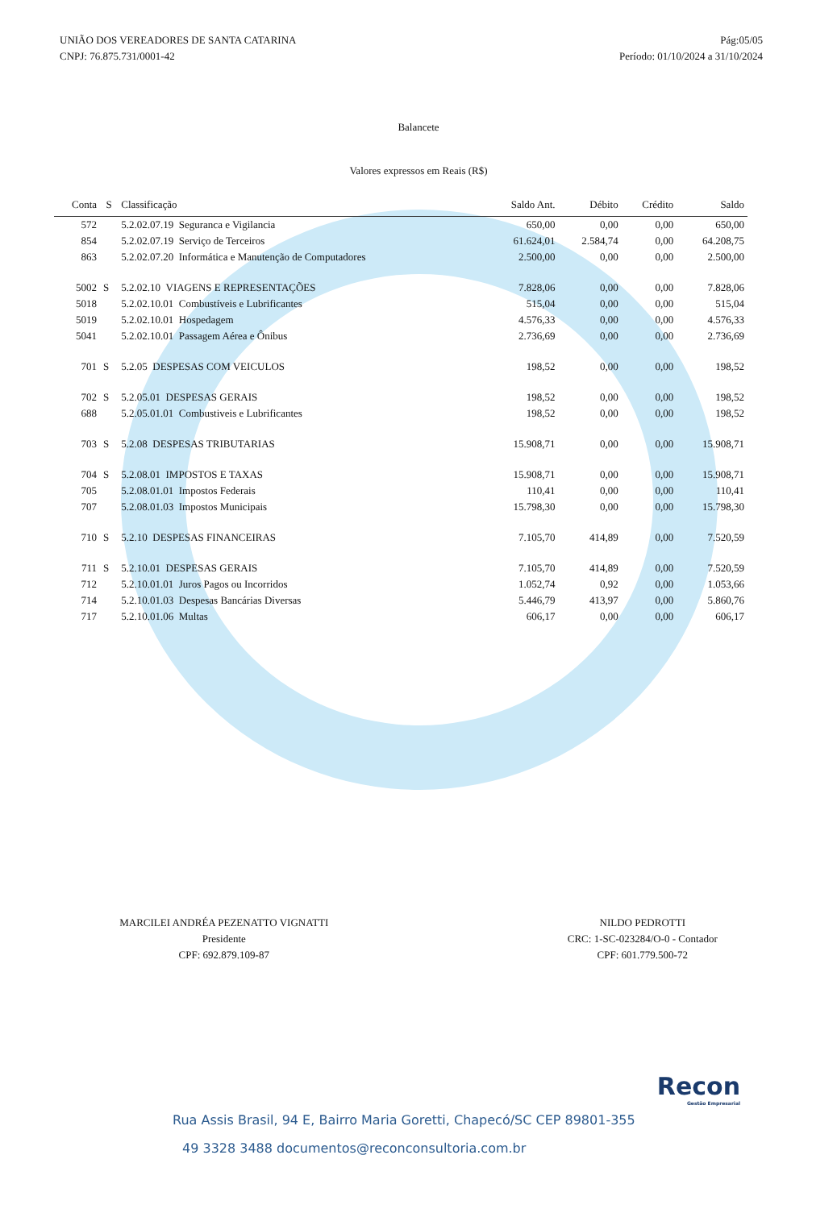UNIÃO DOS VEREADORES DE SANTA CATARINA
CNPJ: 76.875.731/0001-42
Pág:05/05
Período: 01/10/2024 a 31/10/2024
Balancete
Valores expressos em Reais (R$)
| Conta | S | Classificação | Saldo Ant. | Débito | Crédito | Saldo |
| --- | --- | --- | --- | --- | --- | --- |
| 572 | | 5.2.02.07.19 Seguranca e Vigilancia | 650,00 | 0,00 | 0,00 | 650,00 |
| 854 | | 5.2.02.07.19 Serviço de Terceiros | 61.624,01 | 2.584,74 | 0,00 | 64.208,75 |
| 863 | | 5.2.02.07.20 Informática e Manutenção de Computadores | 2.500,00 | 0,00 | 0,00 | 2.500,00 |
| 5002 | S | 5.2.02.10 VIAGENS E REPRESENTAÇÕES | 7.828,06 | 0,00 | 0,00 | 7.828,06 |
| 5018 | | 5.2.02.10.01 Combustíveis e Lubrificantes | 515,04 | 0,00 | 0,00 | 515,04 |
| 5019 | | 5.2.02.10.01 Hospedagem | 4.576,33 | 0,00 | 0,00 | 4.576,33 |
| 5041 | | 5.2.02.10.01 Passagem Aérea e Ônibus | 2.736,69 | 0,00 | 0,00 | 2.736,69 |
| 701 | S | 5.2.05 DESPESAS COM VEICULOS | 198,52 | 0,00 | 0,00 | 198,52 |
| 702 | S | 5.2.05.01 DESPESAS GERAIS | 198,52 | 0,00 | 0,00 | 198,52 |
| 688 | | 5.2.05.01.01 Combustiveis e Lubrificantes | 198,52 | 0,00 | 0,00 | 198,52 |
| 703 | S | 5.2.08 DESPESAS TRIBUTARIAS | 15.908,71 | 0,00 | 0,00 | 15.908,71 |
| 704 | S | 5.2.08.01 IMPOSTOS E TAXAS | 15.908,71 | 0,00 | 0,00 | 15.908,71 |
| 705 | | 5.2.08.01.01 Impostos Federais | 110,41 | 0,00 | 0,00 | 110,41 |
| 707 | | 5.2.08.01.03 Impostos Municipais | 15.798,30 | 0,00 | 0,00 | 15.798,30 |
| 710 | S | 5.2.10 DESPESAS FINANCEIRAS | 7.105,70 | 414,89 | 0,00 | 7.520,59 |
| 711 | S | 5.2.10.01 DESPESAS GERAIS | 7.105,70 | 414,89 | 0,00 | 7.520,59 |
| 712 | | 5.2.10.01.01 Juros Pagos ou Incorridos | 1.052,74 | 0,92 | 0,00 | 1.053,66 |
| 714 | | 5.2.10.01.03 Despesas Bancárias Diversas | 5.446,79 | 413,97 | 0,00 | 5.860,76 |
| 717 | | 5.2.10.01.06 Multas | 606,17 | 0,00 | 0,00 | 606,17 |
MARCILEI ANDRÉA PEZENATTO VIGNATTI
Presidente
CPF: 692.879.109-87
NILDO PEDROTTI
CRC: 1-SC-023284/O-0 - Contador
CPF: 601.779.500-72
Recon
Gestão Empresarial
Rua Assis Brasil, 94 E, Bairro Maria Goretti, Chapecó/SC CEP 89801-355
49 3328 3488 documentos@reconconsultoria.com.br